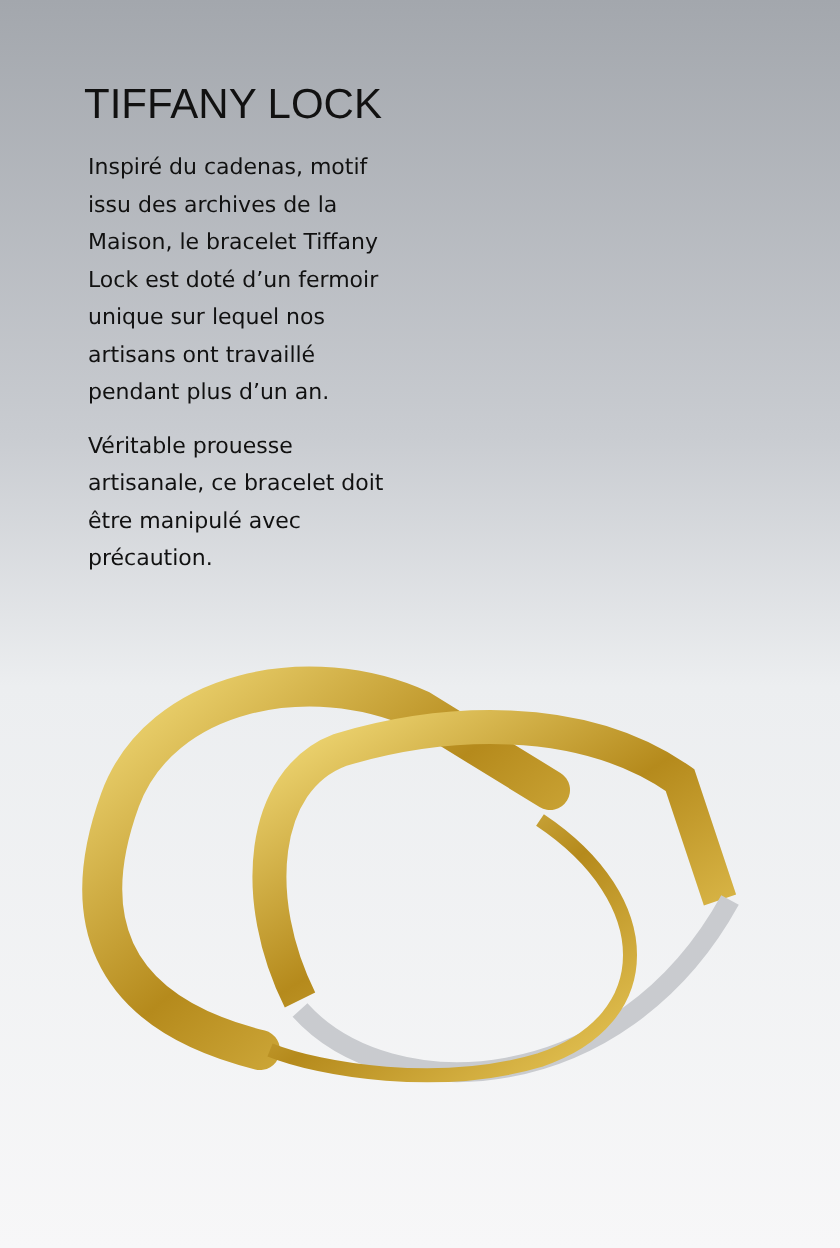TIFFANY LOCK
Inspiré du cadenas, motif issu des archives de la Maison, le bracelet Tiffany Lock est doté d’un fermoir unique sur lequel nos artisans ont travaillé pendant plus d’un an.
Véritable prouesse artisanale, ce bracelet doit être manipulé avec précaution.